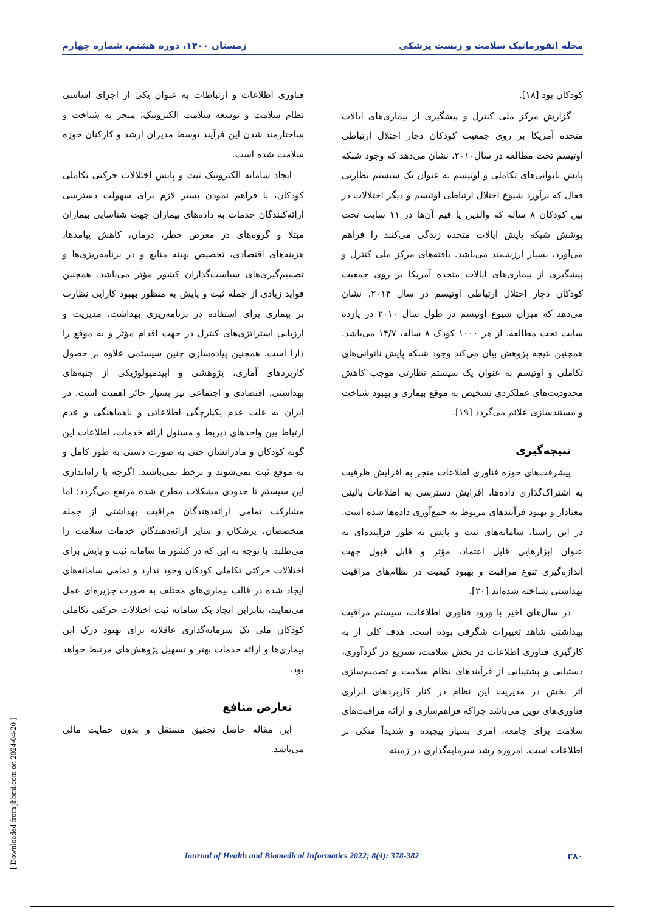مجله انفورماتیک سلامت و زیست پزشکی زمستان ۱۴۰۰، دوره هشتم، شماره چهارم
کودکان بود [۱۸].
گزارش مرکز ملی کنترل و پیشگیری از بیماری‌های ایالات متحده آمریکا بر روی جمعیت کودکان دچار اختلال ارتباطی اوتیسم تحت مطالعه در سال۲۰۱۰، نشان می‌دهد که وجود شبکه پایش ناتوانی‌های تکاملی و اوتیسم به عنوان یک سیستم نظارتی فعال که برآورد شیوع اختلال ارتباطی اوتیسم و دیگر اختلالات در بین کودکان ۸ ساله که والدین یا قیم آن‌ها در ۱۱ سایت تحت پوشش شبکه پایش ایالات متحده زندگی می‌کنند را فراهم می‌آورد، بسیار ارزشمند می‌باشد. یافته‌های مرکز ملی کنترل و پیشگیری از بیماری‌های ایالات متحده آمریکا بر روی جمعیت کودکان دچار اختلال ارتباطی اوتیسم در سال ۲۰۱۴، نشان می‌دهد که میزان شیوع اوتیسم در طول سال ۲۰۱۰ در یازده سایت تحت مطالعه، از هر ۱۰۰۰ کودک ۸ ساله، ۱۴/۷ می‌باشد. همچنین نتیجه پژوهش بیان می‌کند وجود شبکه پایش ناتوانی‌های تکاملی و اوتیسم به عنوان یک سیستم نظارتی موجب کاهش محدودیت‌های عملکردی تشخیص به موقع بیماری و بهبود شناخت و مستندسازی علائم می‌گردد [۱۹].
نتیجه‌گیری
پیشرفت‌های حوزه فناوری اطلاعات منجر به افزایش ظرفیت به اشتراک‌گذاری داده‌ها، افزایش دسترسی به اطلاعات بالینی معنادار و بهبود فرآیندهای مربوط به جمع‌آوری داده‌ها شده است. در این راستا، سامانه‌های ثبت و پایش به طور فزاینده‌ای به عنوان ابزارهایی قابل اعتماد، مؤثر و قابل قبول جهت اندازه‌گیری تنوع مراقبت و بهبود کیفیت در نظام‌های مراقبت بهداشتی شناخته شده‌اند [۲۰].
در سال‌های اخیر با ورود فناوری اطلاعات، سیستم مراقبت بهداشتی شاهد تغییرات شگرفی بوده است. هدف کلی از به کارگیری فناوری اطلاعات در بخش سلامت، تسریع در گردآوری، دستیابی و پشتیبانی از فرآیندهای نظام سلامت و تصمیم‌سازی اثر بخش در مدیریت این نظام در کنار کاربردهای ابزاری فناوری‌های نوین می‌باشد چراکه فراهم‌سازی و ارائه مراقبت‌های سلامت برای جامعه، امری بسیار پیچیده و شدیداً متکی بر اطلاعات است. امروزه رشد سرمایه‌گذاری در زمینه
فناوری اطلاعات و ارتباطات به عنوان یکی از اجزای اساسی نظام سلامت و توسعه سلامت الکترونیک، منجر به شناخت و ساختارمند شدن این فرآیند توسط مدیران ارشد و کارکنان حوزه سلامت شده است.
ایجاد سامانه الکترونیک ثبت و پایش اختلالات حرکتی تکاملی کودکان، با فراهم نمودن بستر لازم برای سهولت دسترسی ارائه‌کنندگان خدمات به داده‌های بیماران جهت شناسایی بیماران مبتلا و گروه‌های در معرض خطر، درمان، کاهش پیامدها، هزینه‌های اقتصادی، تخصیص بهینه منابع و در برنامه‌ریزی‌ها و تصمیم‌گیری‌های سیاست‌گذاران کشور مؤثر می‌باشد. همچنین فواید زیادی از جمله ثبت و پایش به منظور بهبود کارایی نظارت بر بیماری برای استفاده در برنامه‌ریزی بهداشت، مدیریت و ارزیابی استراتژی‌های کنترل در جهت اقدام مؤثر و به موقع را دارا است. همچنین پیاده‌سازی چنین سیستمی علاوه بر حصول کاربردهای آماری، پژوهشی و اپیدمیولوژیکی از جنبه‌های بهداشتی، اقتصادی و اجتماعی نیز بسیار حائز اهمیت است. در ایران به علت عدم یکپارچگی اطلاعاتی و ناهماهنگی و عدم ارتباط بین واحدهای ذیربط و مسئول ارائه خدمات، اطلاعات این گونه کودکان و مادرانشان حتی به صورت دستی به طور کامل و به موقع ثبت نمی‌شوند و برخط نمی‌باشند. اگرچه با راه‌اندازی این سیستم تا حدودی مشکلات مطرح شده مرتفع می‌گردد؛ اما مشارکت تمامی ارائه‌دهندگان مراقبت بهداشتی از جمله متخصصان، پزشکان و سایر ارائه‌دهندگان خدمات سلامت را می‌طلبد. با توجه به این که در کشور ما سامانه ثبت و پایش برای اختلالات حرکتی تکاملی کودکان وجود ندارد و تمامی سامانه‌های ایجاد شده در قالب بیماری‌های مختلف به صورت جزیره‌ای عمل می‌نمایند، بنابراین ایجاد یک سامانه ثبت اختلالات حرکتی تکاملی کودکان ملی یک سرمایه‌گذاری عاقلانه برای بهبود درک این بیماری‌ها و ارائه خدمات بهتر و تسهیل پژوهش‌های مرتبط خواهد بود.
تعارض منافع
این مقاله حاصل تحقیق مستقل و بدون حمایت مالی می‌باشد.
۳۸۰ Journal of Health and Biomedical Informatics 2022; 8(4): 378-382
[ Downloaded from jhbmi.com on 2024-04-20 ]